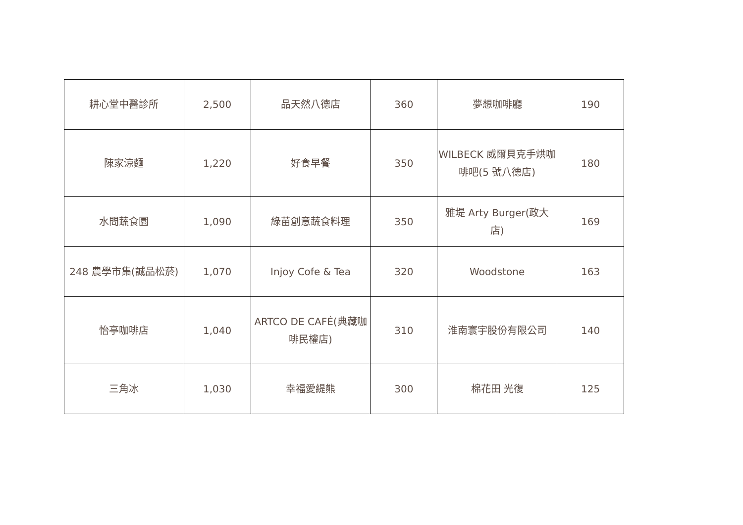| 耕心堂中醫診所 | 2,500 | 品天然八德店 | 360 | 夢想咖啡廳 | 190 |
| 陳家涼麵 | 1,220 | 好食早餐 | 350 | WILBECK 威爾貝克手烘咖啡吧(5 號八德店) | 180 |
| 水問蔬食園 | 1,090 | 綠苗創意蔬食料理 | 350 | 雅堤 Arty Burger(政大店) | 169 |
| 248 農學市集(誠品松菸) | 1,070 | Injoy Cofe & Tea | 320 | Woodstone | 163 |
| 怡亭咖啡店 | 1,040 | ARTCO DE CAFÉ(典藏咖啡民權店) | 310 | 淮南寰宇股份有限公司 | 140 |
| 三角冰 | 1,030 | 幸福愛緹熊 | 300 | 棉花田 光復 | 125 |